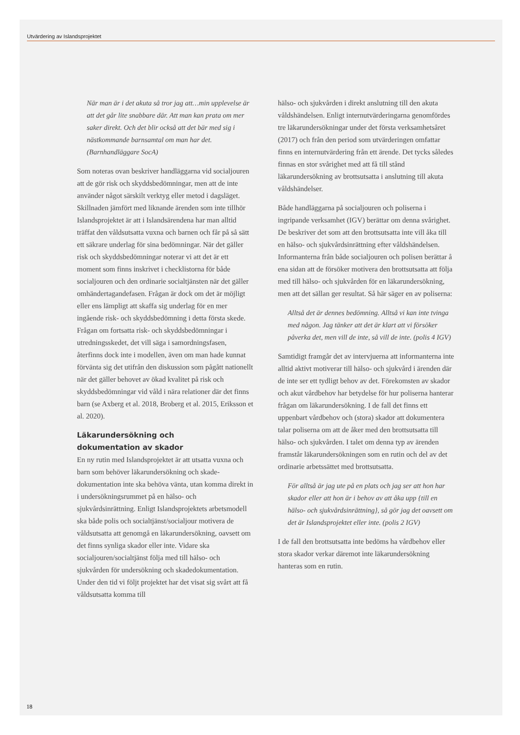Utvärdering av Islandsprojektet
När man är i det akuta så tror jag att…min upplevel­se är att det går lite snabbare där. Att man kan prata om mer saker direkt. Och det blir också att det bär med sig i nästkommande barnsamtal om man har det. (Barnhandläggare SocA)
Som noteras ovan beskriver handläggarna vid socialjouren att de gör risk och skyddsbedömningar, men att de inte använder något särskilt verktyg eller metod i dagsläget. Skillnaden jämfört med liknande ärenden som inte tillhör Islandsprojektet är att i Islandsärendena har man alltid träffat den våldsut­satta vuxna och barnen och får på så sätt ett säkrare underlag för sina bedömningar. När det gäller risk och skyddsbedömningar noterar vi att det är ett moment som finns inskrivet i checklistorna för både socialjouren och den ordinarie socialtjänsten när det gäller omhändertagandefasen. Frågan är dock om det är möjligt eller ens lämpligt att skaffa sig underlag för en mer ingående risk- och skyddsbedömning i detta första skede. Frågan om fortsatta risk- och skyddsbedömningar i utredningsskedet, det vill säga i samordningsfasen, återfinns dock inte i modellen, även om man hade kunnat förvänta sig det utifrån den diskussion som pågått nationellt när det gäller behovet av ökad kvalitet på risk och skyddsbedöm­ningar vid våld i nära relationer där det finns barn (se Axberg et al. 2018, Broberg et al. 2015, Eriksson et al. 2020).
Läkarundersökning och
dokumentation av skador
En ny rutin med Islandsprojektet är att utsatta vuxna och barn som behöver läkarundersökning och skade­dokumentation inte ska behöva vänta, utan komma direkt in i undersökningsrummet på en hälso- och sjukvårdsinrättning. Enligt Islandsprojektets ar­betsmodell ska både polis och socialtjänst/socialjour motivera de våldsutsatta att genomgå en läkarunder­sökning, oavsett om det finns synliga skador eller inte. Vidare ska socialjouren/socialtjänst följa med till hälso- och sjukvården för undersökning och skadedokumentation. Under den tid vi följt projektet har det visat sig svårt att få våldsutsatta komma till
hälso- och sjukvården i direkt anslutning till den akuta våldshändelsen. Enligt internutvärderingarna genomfördes tre läkarundersökningar under det första verksamhetsåret (2017) och från den period som utvärderingen omfattar finns en internutvärde­ring från ett ärende. Det tycks således finnas en stor svårighet med att få till stånd läkarundersökning av brottsutsatta i anslutning till akuta våldshändelser.
Både handläggarna på socialjouren och poliserna i ingripande verksamhet (IGV) berättar om denna svårighet. De beskriver det som att den brottsutsatta inte vill åka till en hälso- och sjukvårdsinrättning efter våldshändelsen. Informanterna från både socialjouren och polisen berättar å ena sidan att de försöker motivera den brottsutsatta att följa med till hälso- och sjukvården för en läkarundersökning, men att det sällan ger resultat. Så här säger en av poliserna:
Alltså det är dennes bedömning. Alltså vi kan inte tvinga med någon. Jag tänker att det är klart att vi försöker påverka det, men vill de inte, så vill de inte. (polis 4 IGV)
Samtidigt framgår det av intervjuerna att infor­manterna inte alltid aktivt motiverar till hälso- och sjukvård i ärenden där de inte ser ett tydligt behov av det. Förekomsten av skador och akut vårdbehov har betydelse för hur poliserna hanterar frågan om läkarundersökning. I de fall det finns ett uppenbart vårdbehov och (stora) skador att dokumentera talar poliserna om att de åker med den brottsutsatta till hälso- och sjukvården. I talet om denna typ av ären­den framstår läkarundersökningen som en rutin och del av det ordinarie arbetssättet med brottsutsatta.
För alltså är jag ute på en plats och jag ser att hon har skador eller att hon är i behov av att åka upp {till en hälso- och sjukvårdsinrättning}, så gör jag det oavsett om det är Islandsprojektet eller inte. (polis 2 IGV)
I de fall den brottsutsatta inte bedöms ha vårdbehov eller stora skador verkar däremot inte läkarundersök­ning hanteras som en rutin.
18